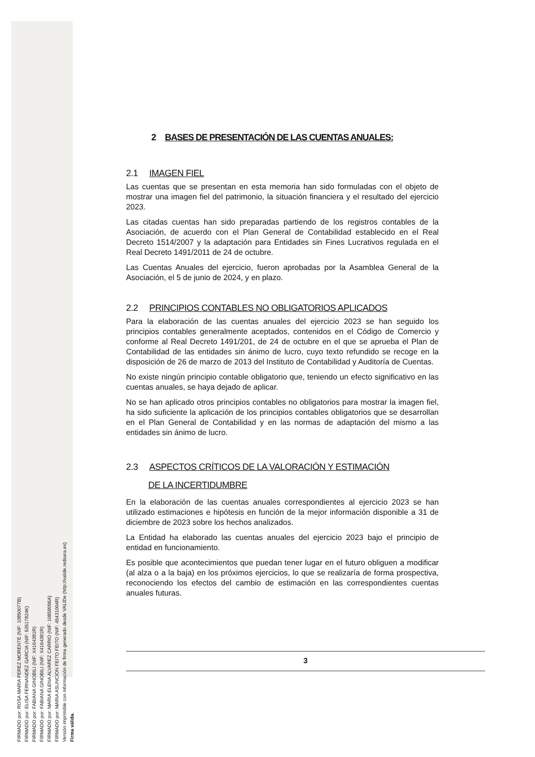FIRMADO por: ROSA MARIA PEREZ MORENTE (NIF: 10850077B)
FIRMADO por: ELISA FERNANDEZ GARCIA (NIF: 53517824K)
FIRMADO por: FABIANA GINOBILI (NIF: X4164381R)
FIRMADO por: FABIANA GINOBILI (NIF: X4164381R)
FIRMADO por: MARIA ELENA ALVAREZ CARRIO (NIF: 10858096A)
FIRMADO por: MARIA ASUNCION FEITO FEITO (NIF: 45431004R)
Versión imprimible con información de firma generado desde VALIDe (http://valide.redsara.es)
Firma válida.
2 BASES DE PRESENTACIÓN DE LAS CUENTAS ANUALES:
2.1 IMAGEN FIEL
Las cuentas que se presentan en esta memoria han sido formuladas con el objeto de mostrar una imagen fiel del patrimonio, la situación financiera y el resultado del ejercicio 2023.
Las citadas cuentas han sido preparadas partiendo de los registros contables de la Asociación, de acuerdo con el Plan General de Contabilidad establecido en el Real Decreto 1514/2007 y la adaptación para Entidades sin Fines Lucrativos regulada en el Real Decreto 1491/2011 de 24 de octubre.
Las Cuentas Anuales del ejercicio, fueron aprobadas por la Asamblea General de la Asociación, el 5 de junio de 2024, y en plazo.
2.2 PRINCIPIOS CONTABLES NO OBLIGATORIOS APLICADOS
Para la elaboración de las cuentas anuales del ejercicio 2023 se han seguido los principios contables generalmente aceptados, contenidos en el Código de Comercio y conforme al Real Decreto 1491/201, de 24 de octubre en el que se aprueba el Plan de Contabilidad de las entidades sin ánimo de lucro, cuyo texto refundido se recoge en la disposición de 26 de marzo de 2013 del Instituto de Contabilidad y Auditoría de Cuentas.
No existe ningún principio contable obligatorio que, teniendo un efecto significativo en las cuentas anuales, se haya dejado de aplicar.
No se han aplicado otros principios contables no obligatorios para mostrar la imagen fiel, ha sido suficiente la aplicación de los principios contables obligatorios que se desarrollan en el Plan General de Contabilidad y en las normas de adaptación del mismo a las entidades sin ánimo de lucro.
2.3 ASPECTOS CRÍTICOS DE LA VALORACIÓN Y ESTIMACIÓN
DE LA INCERTIDUMBRE
En la elaboración de las cuentas anuales correspondientes al ejercicio 2023 se han utilizado estimaciones e hipótesis en función de la mejor información disponible a 31 de diciembre de 2023 sobre los hechos analizados.
La Entidad ha elaborado las cuentas anuales del ejercicio 2023 bajo el principio de entidad en funcionamiento.
Es posible que acontecimientos que puedan tener lugar en el futuro obliguen a modificar (al alza o a la baja) en los próximos ejercicios, lo que se realizaría de forma prospectiva, reconociendo los efectos del cambio de estimación en las correspondientes cuentas anuales futuras.
3